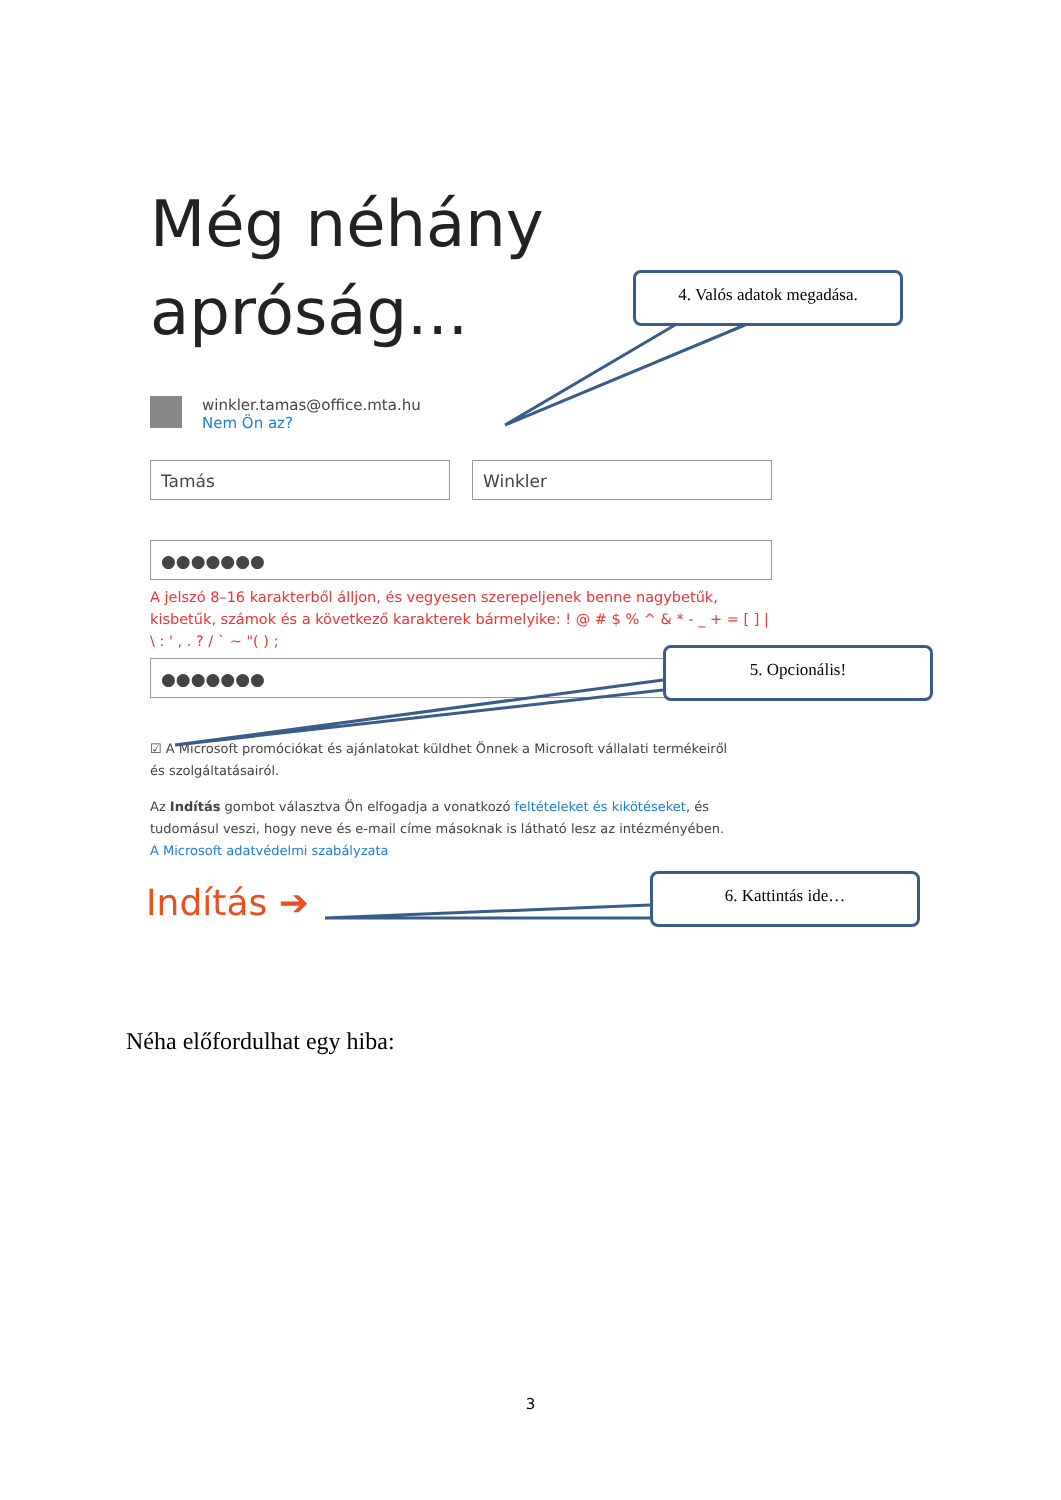Még néhány apróság...
winkler.tamas@office.mta.hu
Nem Ön az?
Tamás Winkler
●●●●●●●
A jelszó 8–16 karakterből álljon, és vegyesen szerepeljenek benne nagybetűk, kisbetűk, számok és a következő karakterek bármelyike: ! @ # $ % ^ & * - _ + = [ ] | \ : ' , . ? / ` ~ "( ) ;
●●●●●●●
☑ A Microsoft promóciókat és ajánlatokat küldhet Önnek a Microsoft vállalati termékeiről és szolgáltatásairól.
Az Indítás gombot választva Ön elfogadja a vonatkozó feltételeket és kikötéseket, és tudomásul veszi, hogy neve és e-mail címe másoknak is látható lesz az intézményében. A Microsoft adatvédelmi szabályzata
Indítás ➔
4. Valós adatok megadása.
5. Opcionális!
6. Kattintás ide…
Néha előfordulhat egy hiba:
3